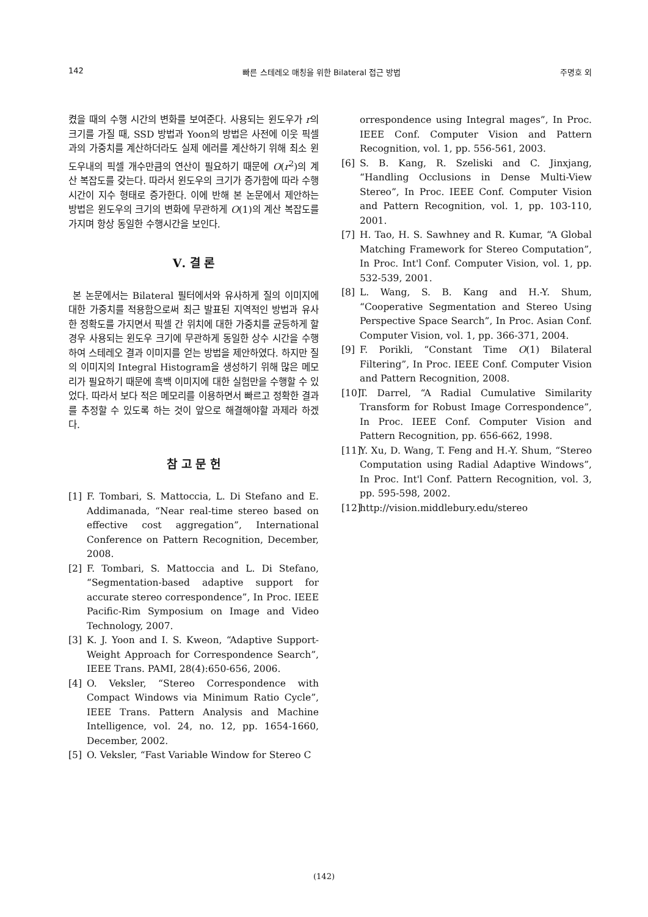142 빠른 스테레오 매칭을 위한 Bilateral 접근 방법 주명호 외
켰을 때의 수행 시간의 변화를 보여준다. 사용되는 윈도우가 r의 크기를 가질 때, SSD 방법과 Yoon의 방법은 사전에 이웃 픽셀과의 가중치를 계산하더라도 실제 에러를 계산하기 위해 최소 윈도우내의 픽셀 개수만큼의 연산이 필요하기 때문에 O(r<sup>2</sup>)의 계산 복잡도를 갖는다. 따라서 윈도우의 크기가 증가함에 따라 수행 시간이 지수 형태로 증가한다. 이에 반해 본 논문에서 제안하는 방법은 윈도우의 크기의 변화에 무관하게 O(1)의 계산 복잡도를 가지며 항상 동일한 수행시간을 보인다.
Ⅴ. 결 론
본 논문에서는 Bilateral 필터에서와 유사하게 질의 이미지에 대한 가중치를 적용함으로써 최근 발표된 지역적인 방법과 유사한 정확도를 가지면서 픽셀 간 위치에 대한 가중치를 균등하게 할 경우 사용되는 윈도우 크기에 무관하게 동일한 상수 시간을 수행하여 스테레오 결과 이미지를 얻는 방법을 제안하였다. 하지만 질의 이미지의 Integral Histogram을 생성하기 위해 많은 메모리가 필요하기 때문에 흑백 이미지에 대한 실험만을 수행할 수 있었다. 따라서 보다 적은 메모리를 이용하면서 빠르고 정확한 결과를 추정할 수 있도록 하는 것이 앞으로 해결해야할 과제라 하겠다.
참 고 문 헌
[1] F. Tombari, S. Mattoccia, L. Di Stefano and E. Addimanada, “Near real-time stereo based on effective cost aggregation”, International Conference on Pattern Recognition, December, 2008.
[2] F. Tombari, S. Mattoccia and L. Di Stefano, “Segmentation-based adaptive support for accurate stereo correspondence”, In Proc. IEEE Pacific-Rim Symposium on Image and Video Technology, 2007.
[3] K. J. Yoon and I. S. Kweon, “Adaptive Support-Weight Approach for Correspondence Search”, IEEE Trans. PAMI, 28(4):650-656, 2006.
[4] O. Veksler, “Stereo Correspondence with Compact Windows via Minimum Ratio Cycle”, IEEE Trans. Pattern Analysis and Machine Intelligence, vol. 24, no. 12, pp. 1654-1660, December, 2002.
[5] O. Veksler, “Fast Variable Window for Stereo C
orrespondence using Integral mages”, In Proc. IEEE Conf. Computer Vision and Pattern Recognition, vol. 1, pp. 556-561, 2003.
[6] S. B. Kang, R. Szeliski and C. Jinxjang, “Handling Occlusions in Dense Multi-View Stereo”, In Proc. IEEE Conf. Computer Vision and Pattern Recognition, vol. 1, pp. 103-110, 2001.
[7] H. Tao, H. S. Sawhney and R. Kumar, “A Global Matching Framework for Stereo Computation”, In Proc. Int'l Conf. Computer Vision, vol. 1, pp. 532-539, 2001.
[8] L. Wang, S. B. Kang and H.-Y. Shum, “Cooperative Segmentation and Stereo Using Perspective Space Search”, In Proc. Asian Conf. Computer Vision, vol. 1, pp. 366-371, 2004.
[9] F. Porikli, “Constant Time O(1) Bilateral Filtering”, In Proc. IEEE Conf. Computer Vision and Pattern Recognition, 2008.
[10] T. Darrel, “A Radial Cumulative Similarity Transform for Robust Image Correspondence”, In Proc. IEEE Conf. Computer Vision and Pattern Recognition, pp. 656-662, 1998.
[11] Y. Xu, D. Wang, T. Feng and H.-Y. Shum, “Stereo Computation using Radial Adaptive Windows”, In Proc. Int'l Conf. Pattern Recognition, vol. 3, pp. 595-598, 2002.
[12] http://vision.middlebury.edu/stereo
(142)